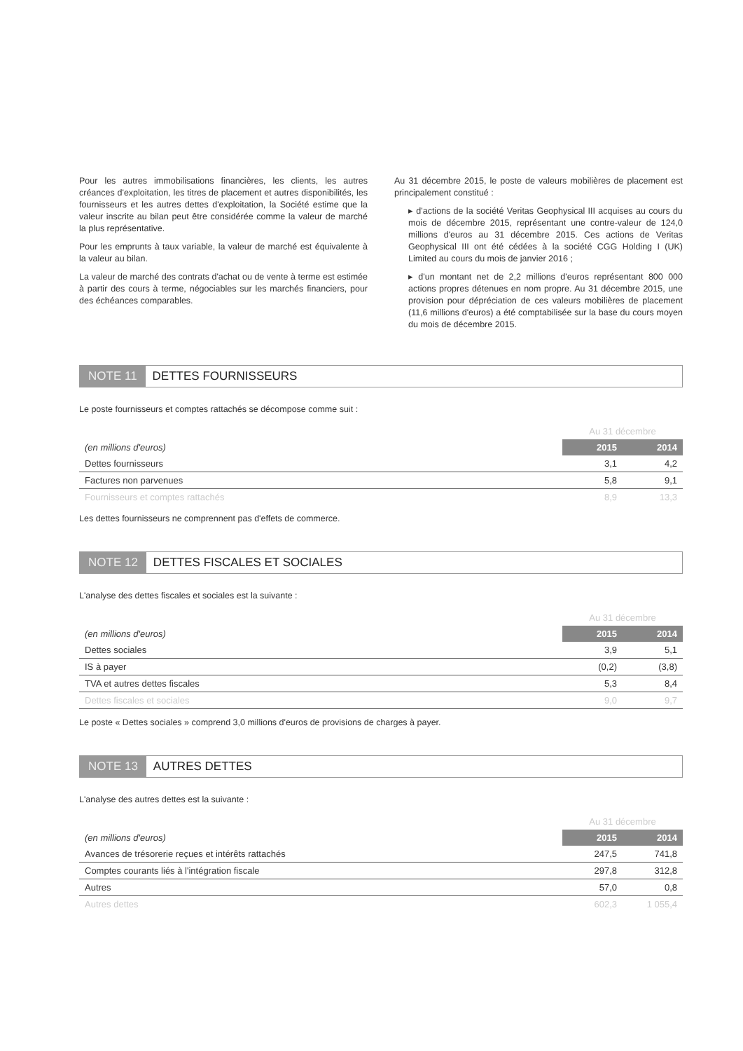Pour les autres immobilisations financières, les clients, les autres créances d'exploitation, les titres de placement et autres disponibilités, les fournisseurs et les autres dettes d'exploitation, la Société estime que la valeur inscrite au bilan peut être considérée comme la valeur de marché la plus représentative.
Pour les emprunts à taux variable, la valeur de marché est équivalente à la valeur au bilan.
La valeur de marché des contrats d'achat ou de vente à terme est estimée à partir des cours à terme, négociables sur les marchés financiers, pour des échéances comparables.
Au 31 décembre 2015, le poste de valeurs mobilières de placement est principalement constitué :
▸ d'actions de la société Veritas Geophysical III acquises au cours du mois de décembre 2015, représentant une contre-valeur de 124,0 millions d'euros au 31 décembre 2015. Ces actions de Veritas Geophysical III ont été cédées à la société CGG Holding I (UK) Limited au cours du mois de janvier 2016 ;
▸ d'un montant net de 2,2 millions d'euros représentant 800 000 actions propres détenues en nom propre. Au 31 décembre 2015, une provision pour dépréciation de ces valeurs mobilières de placement (11,6 millions d'euros) a été comptabilisée sur la base du cours moyen du mois de décembre 2015.
NOTE 11 DETTES FOURNISSEURS
Le poste fournisseurs et comptes rattachés se décompose comme suit :
| | Au 31 décembre | |
| --- | --- | --- |
| (en millions d'euros) | 2015 | 2014 |
| Dettes fournisseurs | 3,1 | 4,2 |
| Factures non parvenues | 5,8 | 9,1 |
| Fournisseurs et comptes rattachés | 8,9 | 13,3 |
Les dettes fournisseurs ne comprennent pas d'effets de commerce.
NOTE 12 DETTES FISCALES ET SOCIALES
L'analyse des dettes fiscales et sociales est la suivante :
| | Au 31 décembre | |
| --- | --- | --- |
| (en millions d'euros) | 2015 | 2014 |
| Dettes sociales | 3,9 | 5,1 |
| IS à payer | (0,2) | (3,8) |
| TVA et autres dettes fiscales | 5,3 | 8,4 |
| Dettes fiscales et sociales | 9,0 | 9,7 |
Le poste « Dettes sociales » comprend 3,0 millions d'euros de provisions de charges à payer.
NOTE 13 AUTRES DETTES
L'analyse des autres dettes est la suivante :
| | Au 31 décembre | |
| --- | --- | --- |
| (en millions d'euros) | 2015 | 2014 |
| Avances de trésorerie reçues et intérêts rattachés | 247,5 | 741,8 |
| Comptes courants liés à l'intégration fiscale | 297,8 | 312,8 |
| Autres | 57,0 | 0,8 |
| Autres dettes | 602,3 | 1 055,4 |